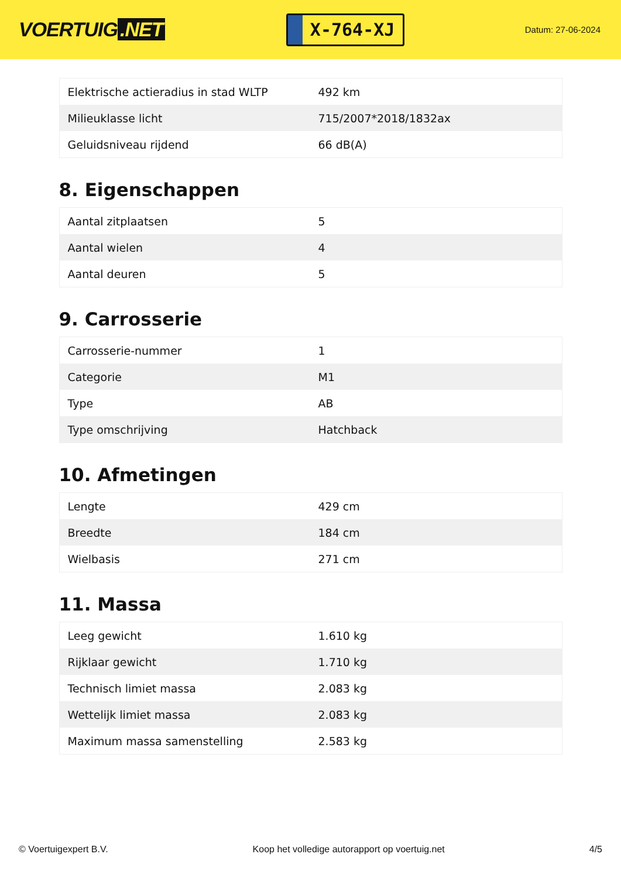VOERTUIG.NET
X-764-XJ
Datum: 27-06-2024
| Elektrische actieradius in stad WLTP | 492 km |
| Milieuklasse licht | 715/2007*2018/1832ax |
| Geluidsniveau rijdend | 66 dB(A) |
8. Eigenschappen
| Aantal zitplaatsen | 5 |
| Aantal wielen | 4 |
| Aantal deuren | 5 |
9. Carrosserie
| Carrosserie-nummer | 1 |
| Categorie | M1 |
| Type | AB |
| Type omschrijving | Hatchback |
10. Afmetingen
| Lengte | 429 cm |
| Breedte | 184 cm |
| Wielbasis | 271 cm |
11. Massa
| Leeg gewicht | 1.610 kg |
| Rijklaar gewicht | 1.710 kg |
| Technisch limiet massa | 2.083 kg |
| Wettelijk limiet massa | 2.083 kg |
| Maximum massa samenstelling | 2.583 kg |
© Voertuigexpert B.V. Koop het volledige autorapport op voertuig.net 4/5